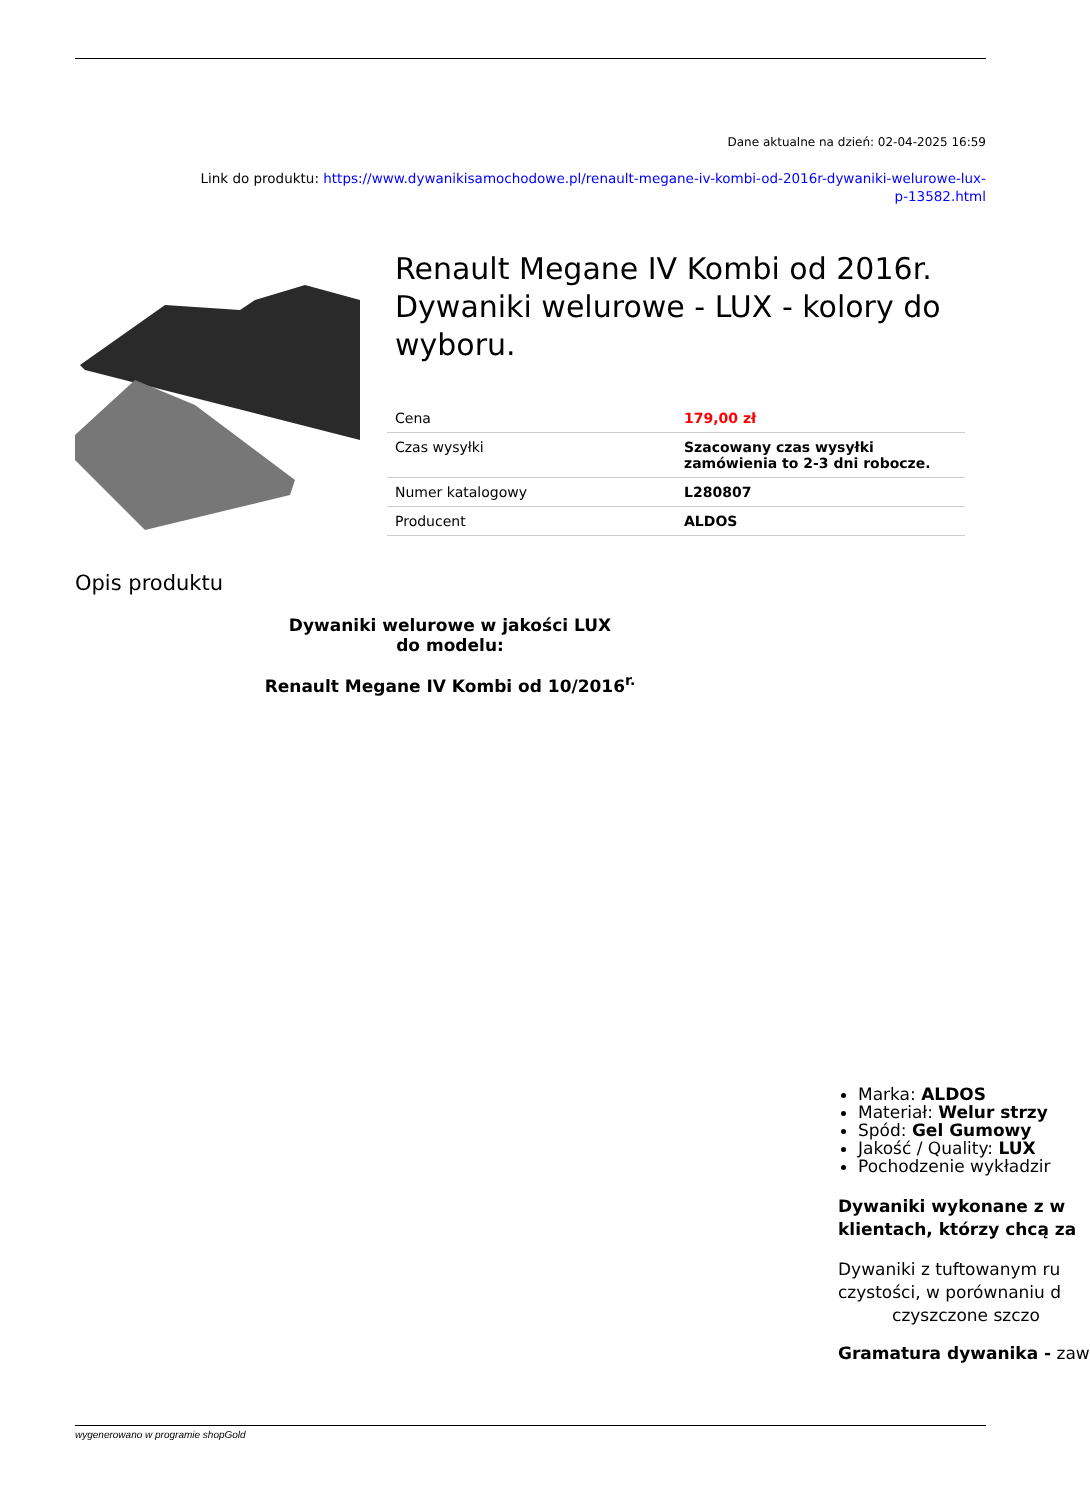Dane aktualne na dzień: 02-04-2025 16:59
Link do produktu: https://www.dywanikisamochodowe.pl/renault-megane-iv-kombi-od-2016r-dywaniki-welurowe-lux-
p-13582.html
Renault Megane IV Kombi od 2016r. Dywaniki welurowe - LUX - kolory do wyboru.
| Cena | 179,00 zł |
| Czas wysyłki | Szacowany czas wysyłki zamówienia to 2-3 dni robocze. |
| Numer katalogowy | L280807 |
| Producent | ALDOS |
Opis produktu
Dywaniki welurowe w jakości LUX
do modelu:
Renault Megane IV Kombi od 10/2016<sup>r.</sup>
Marka: ALDOS
Materiał: Welur strzy
Spód: Gel Gumowy
Jakość / Quality: LUX
Pochodzenie wykładzir
Dywaniki wykonane z w
klientach, którzy chcą za
Dywaniki z tuftowanym ru
czystości, w porównaniu d
czyszczone szczo
Gramatura dywanika - zaw
wygenerowano w programie shopGold